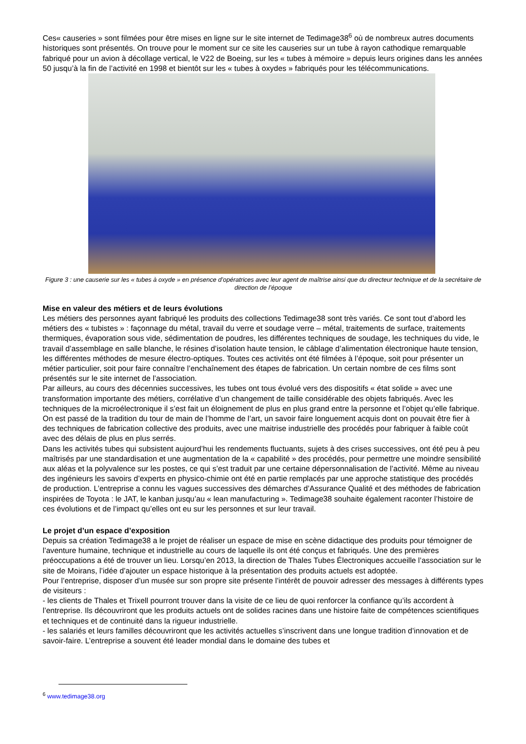Ces« causeries » sont filmées pour être mises en ligne sur le site internet de Tedimage38<sup>6</sup> où de nombreux autres documents historiques sont présentés. On trouve pour le moment sur ce site les causeries sur un tube à rayon cathodique remarquable fabriqué pour un avion à décollage vertical, le V22 de Boeing, sur les « tubes à mémoire » depuis leurs origines dans les années 50 jusqu’à la fin de l’activité en 1998 et bientôt sur les « tubes à oxydes » fabriqués pour les télécommunications.
Figure 3 : une causerie sur les « tubes à oxyde » en présence d’opératrices avec leur agent de maîtrise ainsi que du directeur technique et de la secrétaire de direction de l’époque
Mise en valeur des métiers et de leurs évolutions
Les métiers des personnes ayant fabriqué les produits des collections Tedimage38 sont très variés. Ce sont tout d’abord les métiers des « tubistes » : façonnage du métal, travail du verre et soudage verre – métal, traitements de surface, traitements thermiques, évaporation sous vide, sédimentation de poudres, les différentes techniques de soudage, les techniques du vide, le travail d’assemblage en salle blanche, le résines d’isolation haute tension, le câblage d’alimentation électronique haute tension, les différentes méthodes de mesure électro-optiques. Toutes ces activités ont été filmées à l’époque, soit pour présenter un métier particulier, soit pour faire connaître l’enchaînement des étapes de fabrication. Un certain nombre de ces films sont présentés sur le site internet de l’association.
Par ailleurs, au cours des décennies successives, les tubes ont tous évolué vers des dispositifs « état solide » avec une transformation importante des métiers, corrélative d’un changement de taille considérable des objets fabriqués. Avec les techniques de la microélectronique il s’est fait un éloignement de plus en plus grand entre la personne et l’objet qu’elle fabrique. On est passé de la tradition du tour de main de l’homme de l’art, un savoir faire longuement acquis dont on pouvait être fier à des techniques de fabrication collective des produits, avec une maitrise industrielle des procédés pour fabriquer à faible coût avec des délais de plus en plus serrés.
Dans les activités tubes qui subsistent aujourd’hui les rendements fluctuants, sujets à des crises successives, ont été peu à peu maîtrisés par une standardisation et une augmentation de la « capabilité » des procédés, pour permettre une moindre sensibilité aux aléas et la polyvalence sur les postes, ce qui s’est traduit par une certaine dépersonnalisation de l’activité. Même au niveau des ingénieurs les savoirs d’experts en physico-chimie ont été en partie remplacés par une approche statistique des procédés de production. L’entreprise a connu les vagues successives des démarches d’Assurance Qualité et des méthodes de fabrication inspirées de Toyota : le JAT, le kanban jusqu’au « lean manufacturing ». Tedimage38 souhaite également raconter l’histoire de ces évolutions et de l’impact qu’elles ont eu sur les personnes et sur leur travail.
Le projet d’un espace d’exposition
Depuis sa création Tedimage38 a le projet de réaliser un espace de mise en scène didactique des produits pour témoigner de l’aventure humaine, technique et industrielle au cours de laquelle ils ont été conçus et fabriqués. Une des premières préoccupations a été de trouver un lieu. Lorsqu’en 2013, la direction de Thales Tubes Électroniques accueille l’association sur le site de Moirans, l’idée d’ajouter un espace historique à la présentation des produits actuels est adoptée.
Pour l’entreprise, disposer d’un musée sur son propre site présente l’intérêt de pouvoir adresser des messages à différents types de visiteurs :
- les clients de Thales et Trixell pourront trouver dans la visite de ce lieu de quoi renforcer la confiance qu’ils accordent à l’entreprise. Ils découvriront que les produits actuels ont de solides racines dans une histoire faite de compétences scientifiques et techniques et de continuité dans la rigueur industrielle.
- les salariés et leurs familles découvriront que les activités actuelles s’inscrivent dans une longue tradition d’innovation et de savoir-faire. L’entreprise a souvent été leader mondial dans le domaine des tubes et
<sup>6</sup> www.tedimage38.org